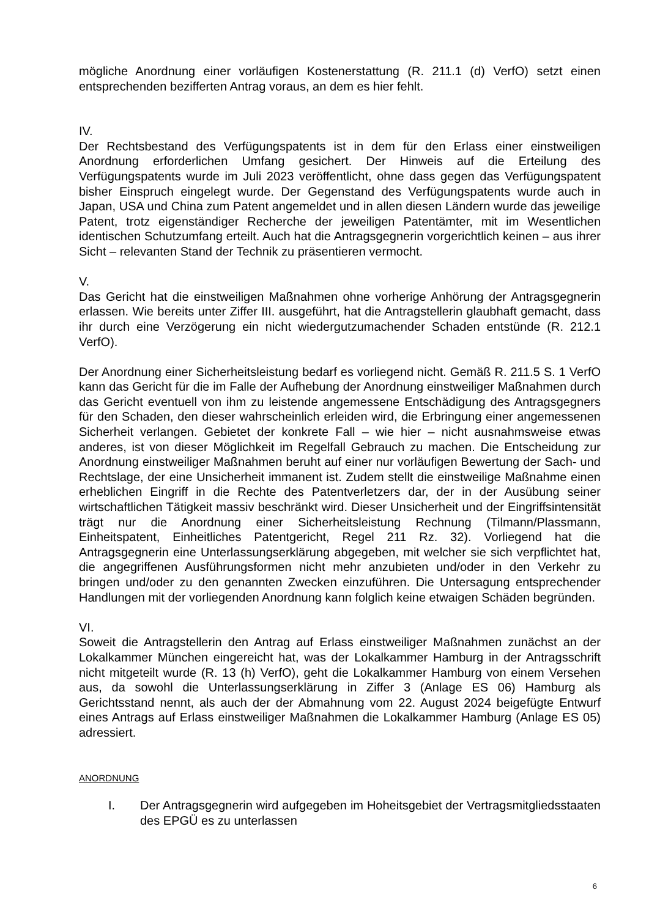mögliche Anordnung einer vorläufigen Kostenerstattung (R. 211.1 (d) VerfO) setzt einen entsprechenden bezifferten Antrag voraus, an dem es hier fehlt.
IV.
Der Rechtsbestand des Verfügungspatents ist in dem für den Erlass einer einstweiligen Anordnung erforderlichen Umfang gesichert. Der Hinweis auf die Erteilung des Verfügungspatents wurde im Juli 2023 veröffentlicht, ohne dass gegen das Verfügungspatent bisher Einspruch eingelegt wurde. Der Gegenstand des Verfügungspatents wurde auch in Japan, USA und China zum Patent angemeldet und in allen diesen Ländern wurde das jeweilige Patent, trotz eigenständiger Recherche der jeweiligen Patentämter, mit im Wesentlichen identischen Schutzumfang erteilt. Auch hat die Antragsgegnerin vorgerichtlich keinen – aus ihrer Sicht – relevanten Stand der Technik zu präsentieren vermocht.
V.
Das Gericht hat die einstweiligen Maßnahmen ohne vorherige Anhörung der Antragsgegnerin erlassen. Wie bereits unter Ziffer III. ausgeführt, hat die Antragstellerin glaubhaft gemacht, dass ihr durch eine Verzögerung ein nicht wiedergutzumachender Schaden entstünde (R. 212.1 VerfO).
Der Anordnung einer Sicherheitsleistung bedarf es vorliegend nicht. Gemäß R. 211.5 S. 1 VerfO kann das Gericht für die im Falle der Aufhebung der Anordnung einstweiliger Maßnahmen durch das Gericht eventuell von ihm zu leistende angemessene Entschädigung des Antragsgegners für den Schaden, den dieser wahrscheinlich erleiden wird, die Erbringung einer angemessenen Sicherheit verlangen. Gebietet der konkrete Fall – wie hier – nicht ausnahmsweise etwas anderes, ist von dieser Möglichkeit im Regelfall Gebrauch zu machen. Die Entscheidung zur Anordnung einstweiliger Maßnahmen beruht auf einer nur vorläufigen Bewertung der Sach- und Rechtslage, der eine Unsicherheit immanent ist. Zudem stellt die einstweilige Maßnahme einen erheblichen Eingriff in die Rechte des Patentverletzers dar, der in der Ausübung seiner wirtschaftlichen Tätigkeit massiv beschränkt wird. Dieser Unsicherheit und der Eingriffsintensität trägt nur die Anordnung einer Sicherheitsleistung Rechnung (Tilmann/Plassmann, Einheitspatent, Einheitliches Patentgericht, Regel 211 Rz. 32). Vorliegend hat die Antragsgegnerin eine Unterlassungserklärung abgegeben, mit welcher sie sich verpflichtet hat, die angegriffenen Ausführungsformen nicht mehr anzubieten und/oder in den Verkehr zu bringen und/oder zu den genannten Zwecken einzuführen. Die Untersagung entsprechender Handlungen mit der vorliegenden Anordnung kann folglich keine etwaigen Schäden begründen.
VI.
Soweit die Antragstellerin den Antrag auf Erlass einstweiliger Maßnahmen zunächst an der Lokalkammer München eingereicht hat, was der Lokalkammer Hamburg in der Antragsschrift nicht mitgeteilt wurde (R. 13 (h) VerfO), geht die Lokalkammer Hamburg von einem Versehen aus, da sowohl die Unterlassungserklärung in Ziffer 3 (Anlage ES 06) Hamburg als Gerichtsstand nennt, als auch der der Abmahnung vom 22. August 2024 beigefügte Entwurf eines Antrags auf Erlass einstweiliger Maßnahmen die Lokalkammer Hamburg (Anlage ES 05) adressiert.
ANORDNUNG
I. Der Antragsgegnerin wird aufgegeben im Hoheitsgebiet der Vertragsmitgliedsstaaten des EPGÜ es zu unterlassen
6